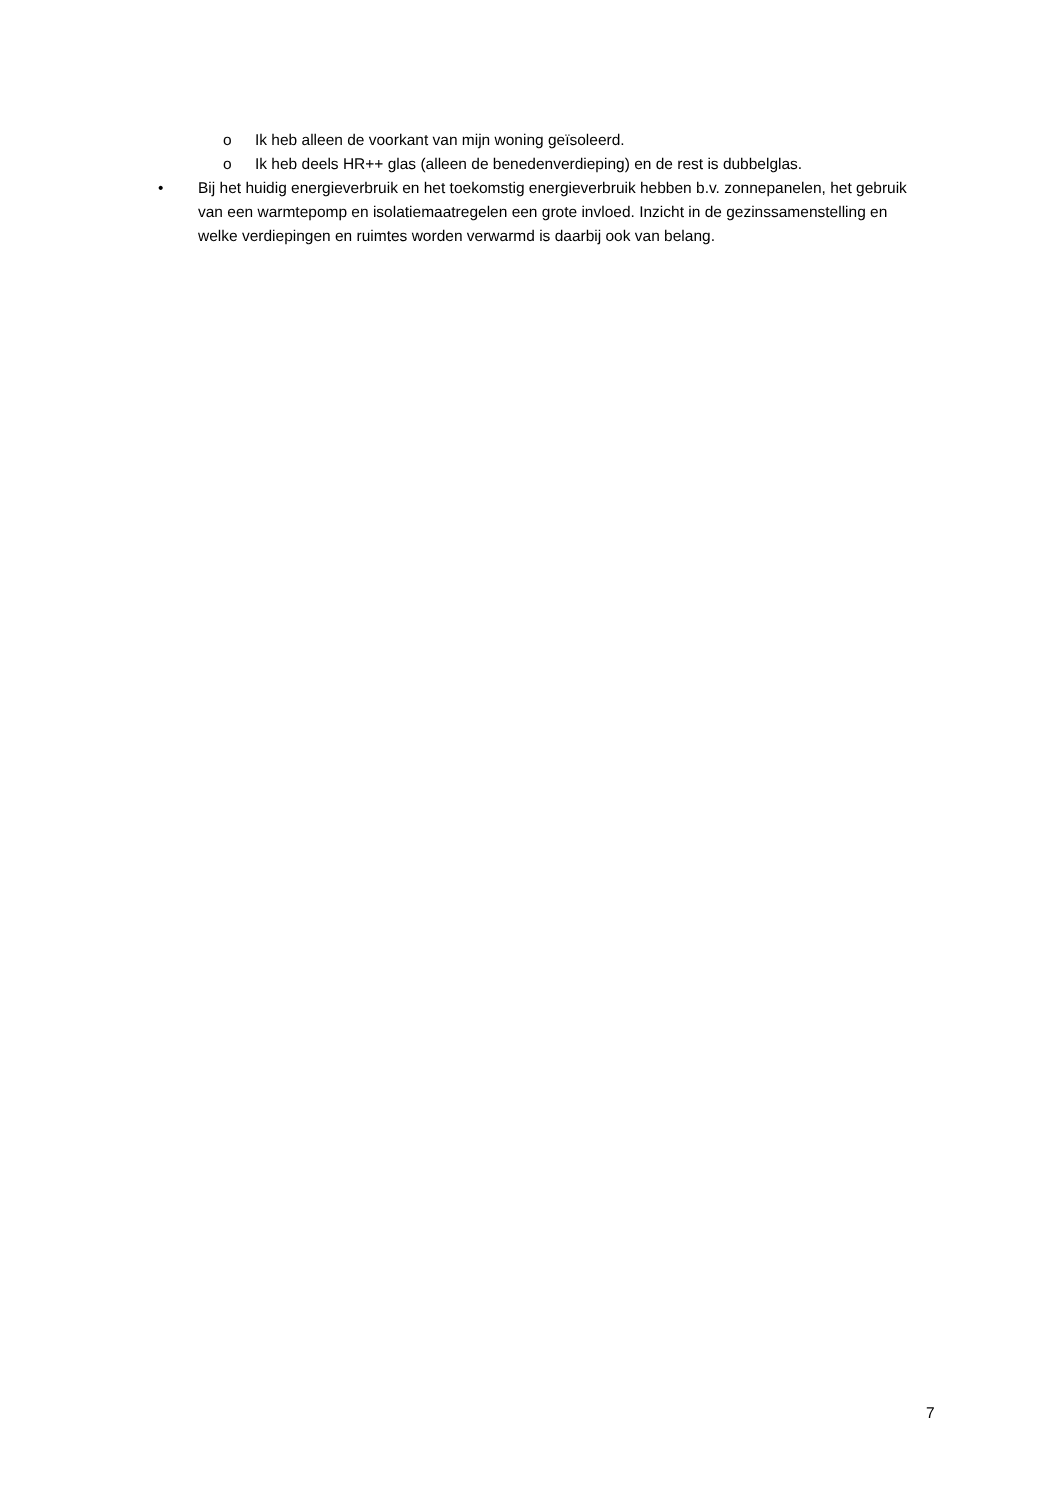o Ik heb alleen de voorkant van mijn woning geïsoleerd.
o Ik heb deels HR++ glas (alleen de benedenverdieping) en de rest is dubbelglas.
• Bij het huidig energieverbruik en het toekomstig energieverbruik hebben b.v. zonnepanelen, het gebruik van een warmtepomp en isolatiemaatregelen een grote invloed. Inzicht in de gezinssamenstelling en welke verdiepingen en ruimtes worden verwarmd is daarbij ook van belang.
7